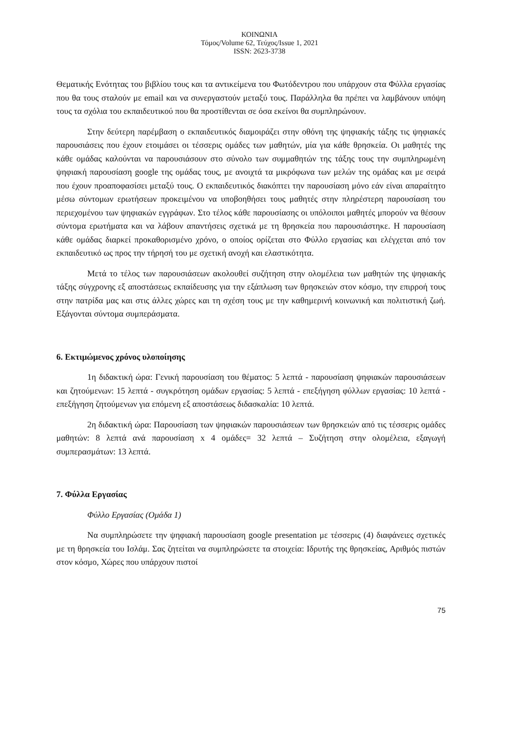ΚΟΙΝΩΝΙΑ
Τόμος/Volume 62, Τεύχος/Issue 1, 2021
ISSN: 2623-3738
Θεματικής Ενότητας του βιβλίου τους και τα αντικείμενα του Φωτόδεντρου που υπάρχουν στα Φύλλα εργασίας που θα τους σταλούν με email και να συνεργαστούν μεταξύ τους. Παράλληλα θα πρέπει να λαμβάνουν υπόψη τους τα σχόλια του εκπαιδευτικού που θα προστίθενται σε όσα εκείνοι θα συμπληρώνουν.
Στην δεύτερη παρέμβαση ο εκπαιδευτικός διαμοιράζει στην οθόνη της ψηφιακής τάξης τις ψηφιακές παρουσιάσεις που έχουν ετοιμάσει οι τέσσερις ομάδες των μαθητών, μία για κάθε θρησκεία. Οι μαθητές της κάθε ομάδας καλούνται να παρουσιάσουν στο σύνολο των συμμαθητών της τάξης τους την συμπληρωμένη ψηφιακή παρουσίαση google της ομάδας τους, με ανοιχτά τα μικρόφωνα των μελών της ομάδας και με σειρά που έχουν προαποφασίσει μεταξύ τους. Ο εκπαιδευτικός διακόπτει την παρουσίαση μόνο εάν είναι απαραίτητο μέσω σύντομων ερωτήσεων προκειμένου να υποβοηθήσει τους μαθητές στην πληρέστερη παρουσίαση του περιεχομένου των ψηφιακών εγγράφων. Στο τέλος κάθε παρουσίασης οι υπόλοιποι μαθητές μπορούν να θέσουν σύντομα ερωτήματα και να λάβουν απαντήσεις σχετικά με τη θρησκεία που παρουσιάστηκε. Η παρουσίαση κάθε ομάδας διαρκεί προκαθορισμένο χρόνο, ο οποίος ορίζεται στο Φύλλο εργασίας και ελέγχεται από τον εκπαιδευτικό ως προς την τήρησή του με σχετική ανοχή και ελαστικότητα.
Μετά το τέλος των παρουσιάσεων ακολουθεί συζήτηση στην ολομέλεια των μαθητών της ψηφιακής τάξης σύγχρονης εξ αποστάσεως εκπαίδευσης για την εξάπλωση των θρησκειών στον κόσμο, την επιρροή τους στην πατρίδα μας και στις άλλες χώρες και τη σχέση τους με την καθημερινή κοινωνική και πολιτιστική ζωή. Εξάγονται σύντομα συμπεράσματα.
6. Εκτιμώμενος χρόνος υλοποίησης
1η διδακτική ώρα: Γενική παρουσίαση του θέματος: 5 λεπτά - παρουσίαση ψηφιακών παρουσιάσεων και ζητούμενων: 15 λεπτά - συγκρότηση ομάδων εργασίας: 5 λεπτά - επεξήγηση φύλλων εργασίας: 10 λεπτά - επεξήγηση ζητούμενων για επόμενη εξ αποστάσεως διδασκαλία: 10 λεπτά.
2η διδακτική ώρα: Παρουσίαση των ψηφιακών παρουσιάσεων των θρησκειών από τις τέσσερις ομάδες μαθητών: 8 λεπτά ανά παρουσίαση x 4 ομάδες= 32 λεπτά – Συζήτηση στην ολομέλεια, εξαγωγή συμπερασμάτων: 13 λεπτά.
7. Φύλλα Εργασίας
Φύλλο Εργασίας (Ομάδα 1)
Να συμπληρώσετε την ψηφιακή παρουσίαση google presentation με τέσσερις (4) διαφάνειες σχετικές με τη θρησκεία του Ισλάμ. Σας ζητείται να συμπληρώσετε τα στοιχεία: Ιδρυτής της θρησκείας, Αριθμός πιστών στον κόσμο, Χώρες που υπάρχουν πιστοί
75